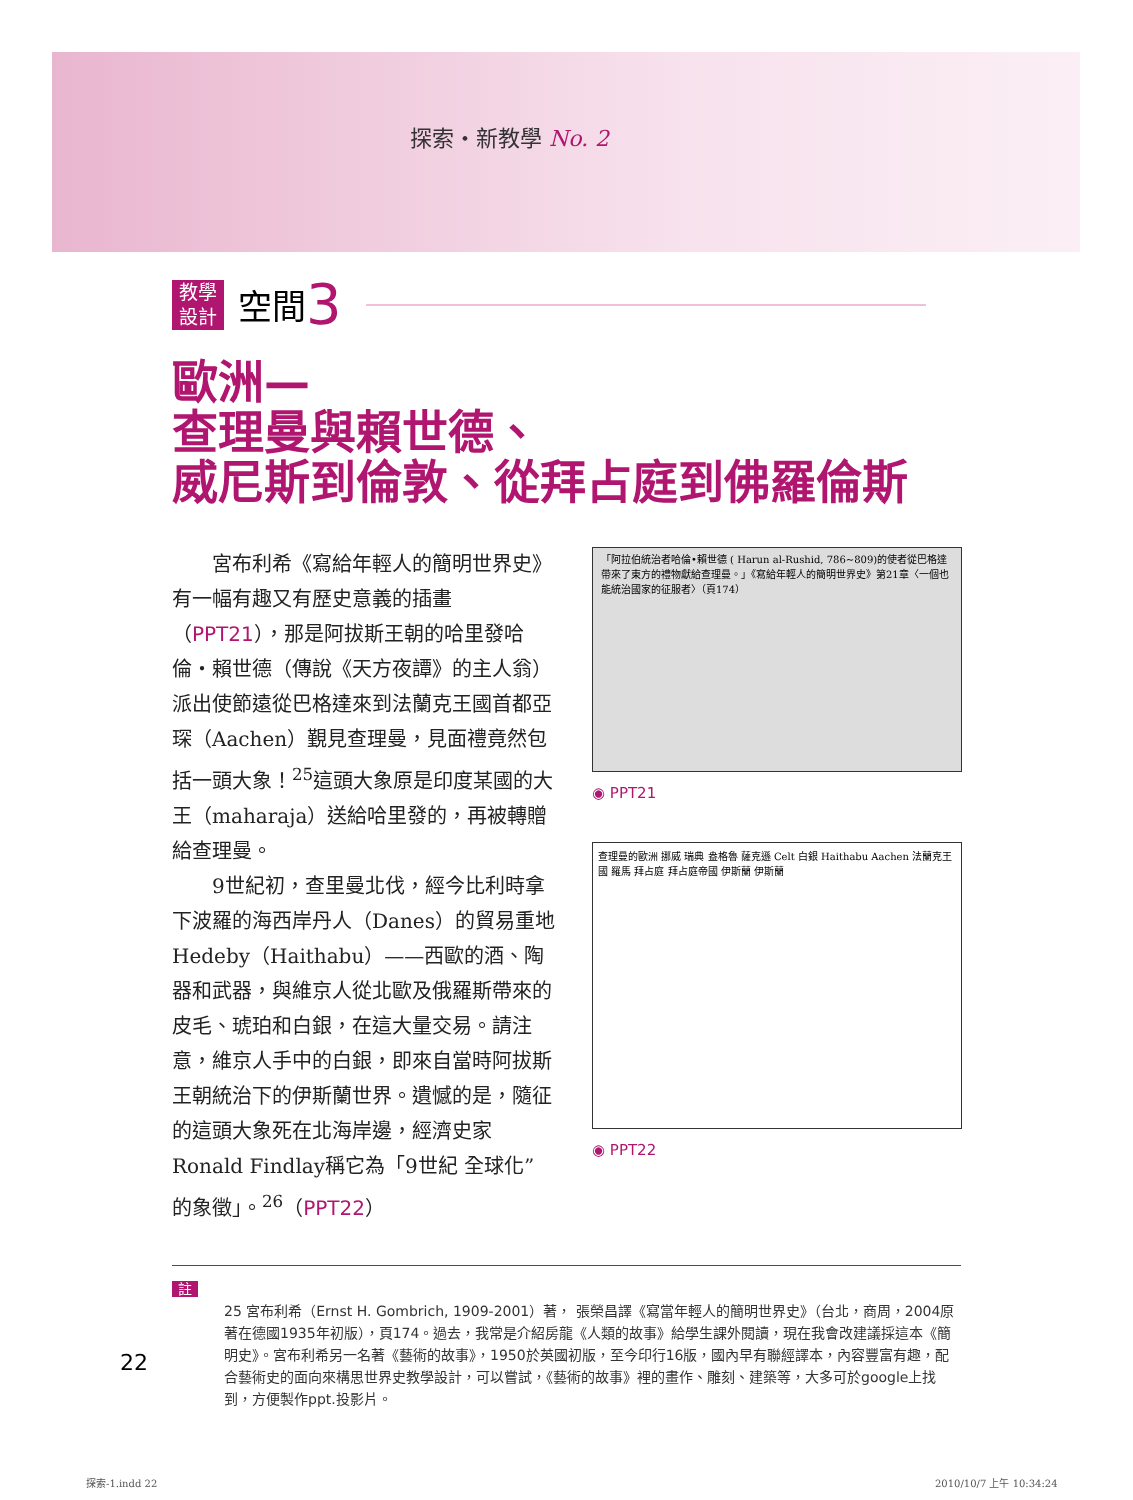探索・新教學 No. 2
教學
設計
空間 3
歐洲—
查理曼與賴世德、
威尼斯到倫敦、從拜占庭到佛羅倫斯
宮布利希《寫給年輕人的簡明世界史》有一幅有趣又有歷史意義的插畫（PPT21），那是阿拔斯王朝的哈里發哈倫・賴世德（傳說《天方夜譚》的主人翁）派出使節遠從巴格達來到法蘭克王國首都亞琛（Aachen）覲見查理曼，見面禮竟然包括一頭大象！<sup>25</sup>這頭大象原是印度某國的大王（maharaja）送給哈里發的，再被轉贈給查理曼。
9世紀初，查里曼北伐，經今比利時拿下波羅的海西岸丹人（Danes）的貿易重地Hedeby（Haithabu）——西歐的酒、陶器和武器，與維京人從北歐及俄羅斯帶來的皮毛、琥珀和白銀，在這大量交易。請注意，維京人手中的白銀，即來自當時阿拔斯王朝統治下的伊斯蘭世界。遺憾的是，隨征的這頭大象死在北海岸邊，經濟史家Ronald Findlay稱它為「9世紀 全球化” 的象徵」。<sup>26</sup>（PPT22）
「阿拉伯統治者哈倫•賴世德 ( Harun al-Rushid, 786~809)的使者從巴格達帶來了東方的禮物獻給查理曼。」《寫給年輕人的簡明世界史》第21章〈一個也能統治國家的征服者〉（頁174）
◉ PPT21
查理曼的歐洲 挪威 瑞典 盎格魯 薩克遜 Celt 白銀 Haithabu Aachen 法蘭克王國 羅馬 拜占庭 拜占庭帝國 伊斯蘭 伊斯蘭
◉ PPT22
註
25 宮布利希（Ernst H. Gombrich, 1909-2001）著， 張榮昌譯《寫當年輕人的簡明世界史》（台北，商周，2004原著在德國1935年初版），頁174。過去，我常是介紹房龍《人類的故事》給學生課外閱讀，現在我會改建議採這本《簡明史》。宮布利希另一名著《藝術的故事》，1950於英國初版，至今印行16版，國內早有聯經譯本，內容豐富有趣，配合藝術史的面向來構思世界史教學設計，可以嘗試，《藝術的故事》裡的畫作、雕刻、建築等，大多可於google上找到，方便製作ppt.投影片。
22
探索-1.indd 22 2010/10/7 上午 10:34:24